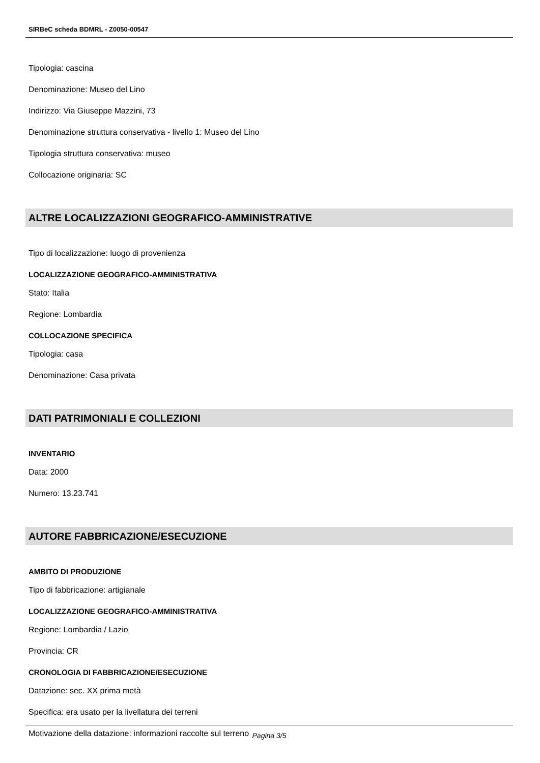SIRBeC scheda BDMRL - Z0050-00547
Tipologia: cascina
Denominazione: Museo del Lino
Indirizzo: Via Giuseppe Mazzini, 73
Denominazione struttura conservativa - livello 1: Museo del Lino
Tipologia struttura conservativa: museo
Collocazione originaria: SC
ALTRE LOCALIZZAZIONI GEOGRAFICO-AMMINISTRATIVE
Tipo di localizzazione: luogo di provenienza
LOCALIZZAZIONE GEOGRAFICO-AMMINISTRATIVA
Stato: Italia
Regione: Lombardia
COLLOCAZIONE SPECIFICA
Tipologia: casa
Denominazione: Casa privata
DATI PATRIMONIALI E COLLEZIONI
INVENTARIO
Data: 2000
Numero: 13.23.741
AUTORE FABBRICAZIONE/ESECUZIONE
AMBITO DI PRODUZIONE
Tipo di fabbricazione: artigianale
LOCALIZZAZIONE GEOGRAFICO-AMMINISTRATIVA
Regione: Lombardia / Lazio
Provincia: CR
CRONOLOGIA DI FABBRICAZIONE/ESECUZIONE
Datazione: sec. XX prima metà
Specifica: era usato per la livellatura dei terreni
Motivazione della datazione: informazioni raccolte sul terreno
Pagina 3/5